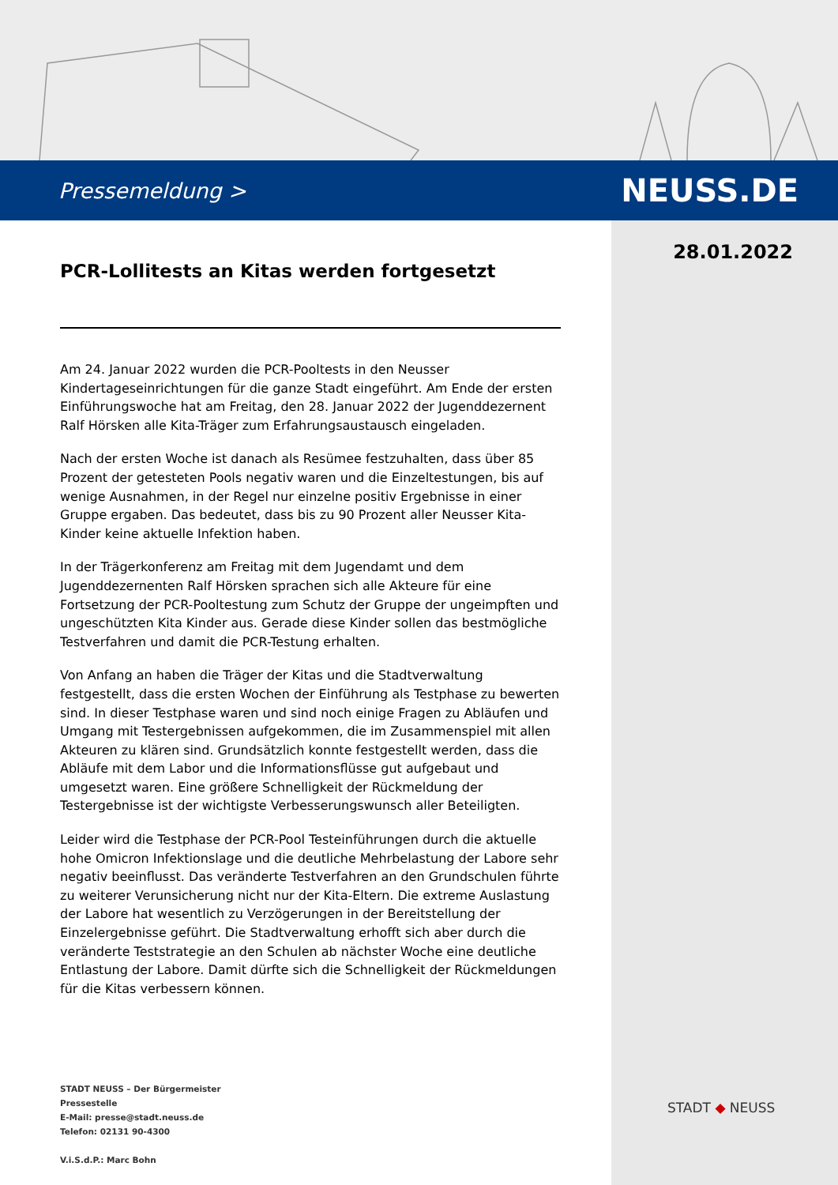Pressemeldung > NEUSS.DE
28.01.2022
PCR-Lollitests an Kitas werden fortgesetzt
Am 24. Januar 2022 wurden die PCR-Pooltests in den Neusser Kindertageseinrichtungen für die ganze Stadt eingeführt. Am Ende der ersten Einführungswoche hat am Freitag, den 28. Januar 2022 der Jugenddezernent Ralf Hörsken alle Kita-Träger zum Erfahrungsaustausch eingeladen.
Nach der ersten Woche ist danach als Resümee festzuhalten, dass über 85 Prozent der getesteten Pools negativ waren und die Einzeltestungen, bis auf wenige Ausnahmen, in der Regel nur einzelne positiv Ergebnisse in einer Gruppe ergaben. Das bedeutet, dass bis zu 90 Prozent aller Neusser Kita-Kinder keine aktuelle Infektion haben.
In der Trägerkonferenz am Freitag mit dem Jugendamt und dem Jugenddezernenten Ralf Hörsken sprachen sich alle Akteure für eine Fortsetzung der PCR-Pooltestung zum Schutz der Gruppe der ungeimpften und ungeschützten Kita Kinder aus. Gerade diese Kinder sollen das bestmögliche Testverfahren und damit die PCR-Testung erhalten.
Von Anfang an haben die Träger der Kitas und die Stadtverwaltung festgestellt, dass die ersten Wochen der Einführung als Testphase zu bewerten sind. In dieser Testphase waren und sind noch einige Fragen zu Abläufen und Umgang mit Testergebnissen aufgekommen, die im Zusammenspiel mit allen Akteuren zu klären sind. Grundsätzlich konnte festgestellt werden, dass die Abläufe mit dem Labor und die Informationsflüsse gut aufgebaut und umgesetzt waren. Eine größere Schnelligkeit der Rückmeldung der Testergebnisse ist der wichtigste Verbesserungswunsch aller Beteiligten.
Leider wird die Testphase der PCR-Pool Testeinführungen durch die aktuelle hohe Omicron Infektionslage und die deutliche Mehrbelastung der Labore sehr negativ beeinflusst. Das veränderte Testverfahren an den Grundschulen führte zu weiterer Verunsicherung nicht nur der Kita-Eltern. Die extreme Auslastung der Labore hat wesentlich zu Verzögerungen in der Bereitstellung der Einzelergebnisse geführt. Die Stadtverwaltung erhofft sich aber durch die veränderte Teststrategie an den Schulen ab nächster Woche eine deutliche Entlastung der Labore. Damit dürfte sich die Schnelligkeit der Rückmeldungen für die Kitas verbessern können.
STADT NEUSS – Der Bürgermeister
Pressestelle
E-Mail: presse@stadt.neuss.de
Telefon: 02131 90-4300
V.i.S.d.P.: Marc Bohn
STADT ◆ NEUSS